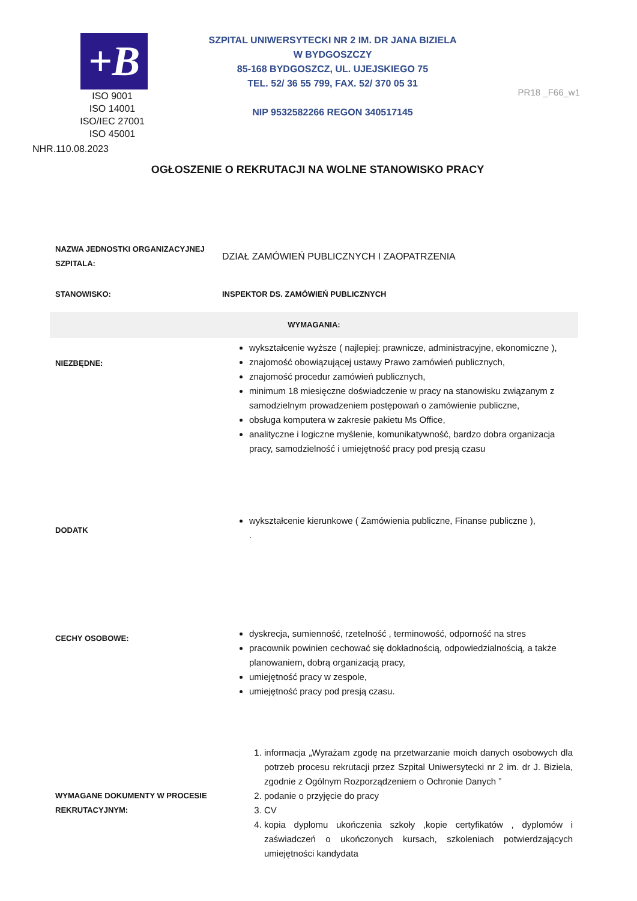+B
ISO 9001
ISO 14001
ISO/IEC 27001
ISO 45001
NHR.110.08.2023
SZPITAL UNIWERSYTECKI NR 2 IM. DR JANA BIZIELA
W BYDGOSZCZY
85-168 BYDGOSZCZ, UL. UJEJSKIEGO 75
TEL. 52/ 36 55 799, FAX. 52/ 370 05 31
NIP 9532582266 REGON 340517145
PR18 _F66_w1
OGŁOSZENIE O REKRUTACJI NA WOLNE STANOWISKO PRACY
| NAZWA JEDNOSTKI ORGANIZACYJNEJ SZPITALA: | DZIAŁ ZAMÓWIEŃ PUBLICZNYCH I ZAOPATRZENIA |
| STANOWISKO: | INSPEKTOR DS. ZAMÓWIEŃ PUBLICZNYCH |
| WYMAGANIA: | |
| NIEZBĘDNE: | wykształcenie wyższe ( najlepiej: prawnicze, administracyjne, ekonomiczne ), znajomość obowiązującej ustawy Prawo zamówień publicznych, znajomość procedur zamówień publicznych, minimum 18 miesięczne doświadczenie w pracy na stanowisku związanym z samodzielnym prowadzeniem postępowań o zamówienie publiczne, obsługa komputera w zakresie pakietu Ms Office, analityczne i logiczne myślenie, komunikatywność, bardzo dobra organizacja pracy, samodzielność i umiejętność pracy pod presją czasu |
| DODATK | wykształcenie kierunkowe ( Zamówienia publiczne, Finanse publiczne ), . |
| CECHY OSOBOWE: | dyskrecja, sumienność, rzetelność , terminowość, odporność na stres pracownik powinien cechować się dokładnością, odpowiedzialnością, a także planowaniem, dobrą organizacją pracy, umiejętność pracy w zespole, umiejętność pracy pod presją czasu. |
| WYMAGANE DOKUMENTY W PROCESIE REKRUTACYJNYM: | 1. informacja „Wyrażam zgodę na przetwarzanie moich danych osobowych dla potrzeb procesu rekrutacji przez Szpital Uniwersytecki nr 2 im. dr J. Biziela, zgodnie z Ogólnym Rozporządzeniem o Ochronie Danych ” 2. podanie o przyjęcie do pracy 3. CV 4. kopia dyplomu ukończenia szkoły ,kopie certyfikatów , dyplomów i zaświadczeń o ukończonych kursach, szkoleniach potwierdzających umiejętności kandydata |